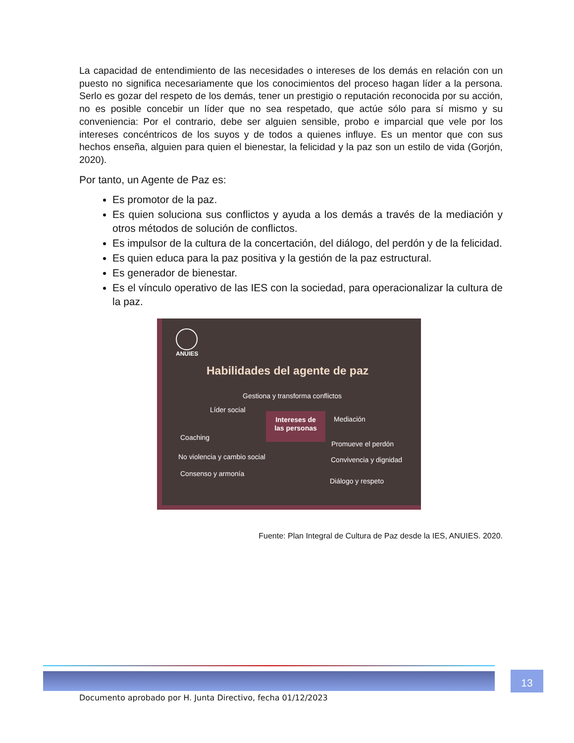La capacidad de entendimiento de las necesidades o intereses de los demás en relación con un puesto no significa necesariamente que los conocimientos del proceso hagan líder a la persona. Serlo es gozar del respeto de los demás, tener un prestigio o reputación reconocida por su acción, no es posible concebir un líder que no sea respetado, que actúe sólo para sí mismo y su conveniencia: Por el contrario, debe ser alguien sensible, probo e imparcial que vele por los intereses concéntricos de los suyos y de todos a quienes influye. Es un mentor que con sus hechos enseña, alguien para quien el bienestar, la felicidad y la paz son un estilo de vida (Gorjón, 2020).
Por tanto, un Agente de Paz es:
Es promotor de la paz.
Es quien soluciona sus conflictos y ayuda a los demás a través de la mediación y otros métodos de solución de conflictos.
Es impulsor de la cultura de la concertación, del diálogo, del perdón y de la felicidad.
Es quien educa para la paz positiva y la gestión de la paz estructural.
Es generador de bienestar.
Es el vínculo operativo de las IES con la sociedad, para operacionalizar la cultura de la paz.
ANUIES
Habilidades del agente de paz
Gestiona y transforma conflictos
Líder social
Intereses de
las personas
Mediación
Coaching
Promueve el perdón
No violencia y cambio social Convivencia y dignidad
Consenso y armonía
Diálogo y respeto
Fuente: Plan Integral de Cultura de Paz desde la IES, ANUIES. 2020.
Documento aprobado por H. Junta Directivo, fecha 01/12/2023 13